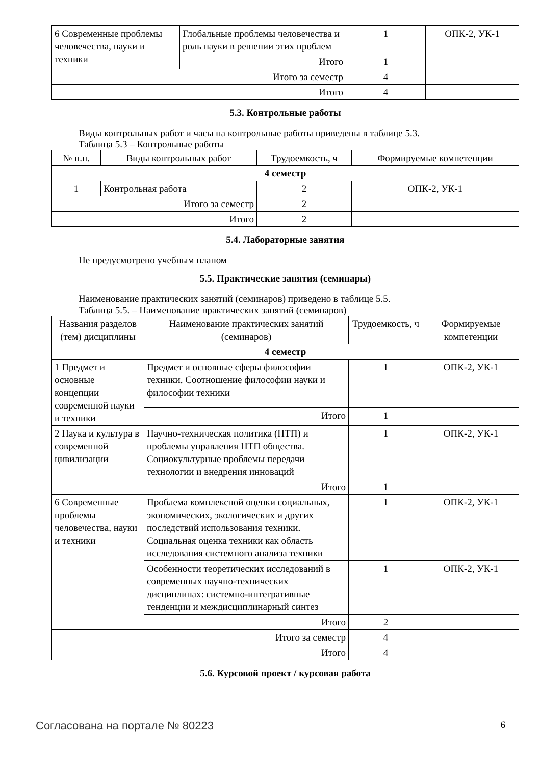| 6 Современные проблемы человечества, науки и техники | Глобальные проблемы человечества и роль науки в решении этих проблем | 1 | ОПК-2, УК-1 |
| | Итого | 1 | |
| Итого за семестр | | 4 | |
| Итого | | 4 | |
5.3. Контрольные работы
Виды контрольных работ и часы на контрольные работы приведены в таблице 5.3.
Таблица 5.3 – Контрольные работы
| № п.п. | Виды контрольных работ | Трудоемкость, ч | Формируемые компетенции |
| --- | --- | --- | --- |
| 4 семестр | | | |
| 1 | Контрольная работа | 2 | ОПК-2, УК-1 |
| Итого за семестр | | 2 | |
| Итого | | 2 | |
5.4. Лабораторные занятия
Не предусмотрено учебным планом
5.5. Практические занятия (семинары)
Наименование практических занятий (семинаров) приведено в таблице 5.5.
Таблица 5.5. – Наименование практических занятий (семинаров)
| Названия разделов (тем) дисциплины | Наименование практических занятий (семинаров) | Трудоемкость, ч | Формируемые компетенции |
| --- | --- | --- | --- |
| 4 семестр | | | |
| 1 Предмет и основные концепции современной науки и техники | Предмет и основные сферы философии техники. Соотношение философии науки и философии техники | 1 | ОПК-2, УК-1 |
| | Итого | 1 | |
| 2 Наука и культура в современной цивилизации | Научно-техническая политика (НТП) и проблемы управления НТП общества. Социокультурные проблемы передачи технологии и внедрения инноваций | 1 | ОПК-2, УК-1 |
| | Итого | 1 | |
| 6 Современные проблемы человечества, науки и техники | Проблема комплексной оценки социальных, экономических, экологических и других последствий использования техники. Социальная оценка техники как область исследования системного анализа техники | 1 | ОПК-2, УК-1 |
| | Особенности теоретических исследований в современных научно-технических дисциплинах: системно-интегративные тенденции и междисциплинарный синтез | 1 | ОПК-2, УК-1 |
| | Итого | 2 | |
| Итого за семестр | | 4 | |
| Итого | | 4 | |
5.6. Курсовой проект / курсовая работа
Согласована на портале № 80223 6